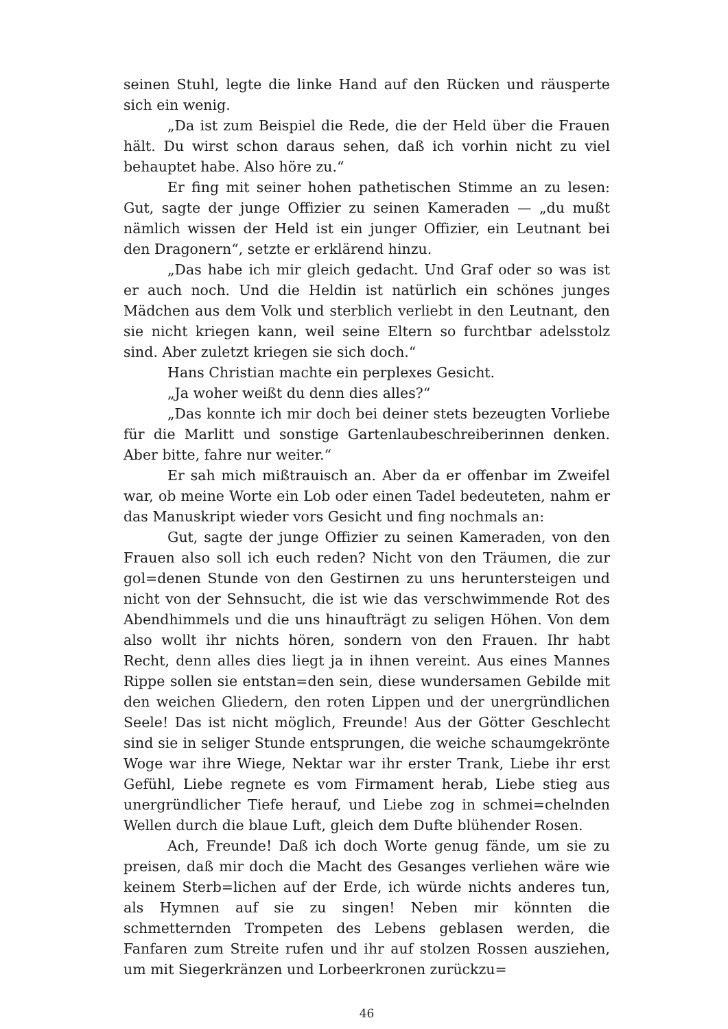seinen Stuhl, legte die linke Hand auf den Rücken und räusperte sich ein wenig.
„Da ist zum Beispiel die Rede, die der Held über die Frauen hält. Du wirst schon daraus sehen, daß ich vorhin nicht zu viel behauptet habe. Also höre zu.“
Er fing mit seiner hohen pathetischen Stimme an zu lesen: Gut, sagte der junge Offizier zu seinen Kameraden — „du mußt nämlich wissen der Held ist ein junger Offizier, ein Leutnant bei den Dragonern“, setzte er erklärend hinzu.
„Das habe ich mir gleich gedacht. Und Graf oder so was ist er auch noch. Und die Heldin ist natürlich ein schönes junges Mädchen aus dem Volk und sterblich verliebt in den Leutnant, den sie nicht kriegen kann, weil seine Eltern so furchtbar adelsstolz sind. Aber zuletzt kriegen sie sich doch.“
Hans Christian machte ein perplexes Gesicht.
„Ja woher weißt du denn dies alles?“
„Das konnte ich mir doch bei deiner stets bezeugten Vorliebe für die Marlitt und sonstige Gartenlaubeschreiberinnen denken. Aber bitte, fahre nur weiter.“
Er sah mich mißtrauisch an. Aber da er offenbar im Zweifel war, ob meine Worte ein Lob oder einen Tadel bedeuteten, nahm er das Manuskript wieder vors Gesicht und fing nochmals an:
Gut, sagte der junge Offizier zu seinen Kameraden, von den Frauen also soll ich euch reden? Nicht von den Träumen, die zur gol=denen Stunde von den Gestirnen zu uns heruntersteigen und nicht von der Sehnsucht, die ist wie das verschwimmende Rot des Abendhimmels und die uns hinaufträgt zu seligen Höhen. Von dem also wollt ihr nichts hören, sondern von den Frauen. Ihr habt Recht, denn alles dies liegt ja in ihnen vereint. Aus eines Mannes Rippe sollen sie entstan=den sein, diese wundersamen Gebilde mit den weichen Gliedern, den roten Lippen und der unergründlichen Seele! Das ist nicht möglich, Freunde! Aus der Götter Geschlecht sind sie in seliger Stunde entsprungen, die weiche schaumgekrönte Woge war ihre Wiege, Nektar war ihr erster Trank, Liebe ihr erst Gefühl, Liebe regnete es vom Firmament herab, Liebe stieg aus unergründlicher Tiefe herauf, und Liebe zog in schmei=chelnden Wellen durch die blaue Luft, gleich dem Dufte blühender Rosen.
Ach, Freunde! Daß ich doch Worte genug fände, um sie zu preisen, daß mir doch die Macht des Gesanges verliehen wäre wie keinem Sterb=lichen auf der Erde, ich würde nichts anderes tun, als Hymnen auf sie zu singen! Neben mir könnten die schmetternden Trompeten des Lebens geblasen werden, die Fanfaren zum Streite rufen und ihr auf stolzen Rossen ausziehen, um mit Siegerkränzen und Lorbeerkronen zurückzu=
46